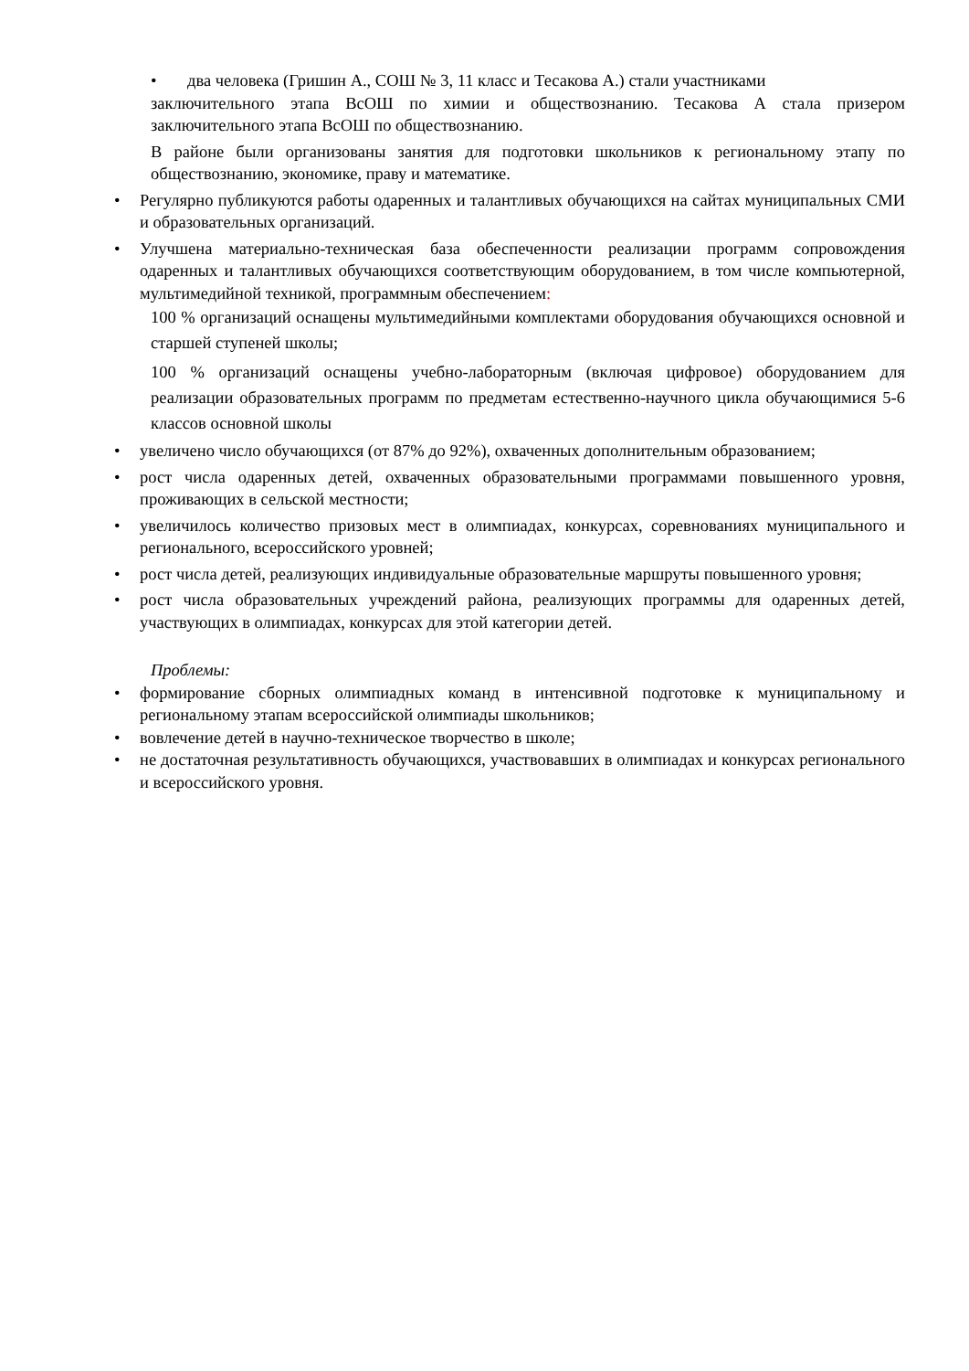• два человека (Гришин А., СОШ № 3, 11 класс и Тесакова А.) стали участниками
заключительного этапа ВсОШ по химии и обществознанию. Тесакова А стала призером заключительного этапа ВсОШ по обществознанию.
В районе были организованы занятия для подготовки школьников к региональному этапу по обществознанию, экономике, праву и математике.
• Регулярно публикуются работы одаренных и талантливых обучающихся на сайтах муниципальных СМИ и образовательных организаций.
• Улучшена материально-техническая база обеспеченности реализации программ сопровождения одаренных и талантливых обучающихся соответствующим оборудованием, в том числе компьютерной, мультимедийной техникой, программным обеспечением:
100 % организаций оснащены мультимедийными комплектами оборудования обучающихся основной и старшей ступеней школы;
100 % организаций оснащены учебно-лабораторным (включая цифровое) оборудованием для реализации образовательных программ по предметам естественно-научного цикла обучающимися 5-6 классов основной школы
• увеличено число обучающихся (от 87% до 92%), охваченных дополнительным образованием;
• рост числа одаренных детей, охваченных образовательными программами повышенного уровня, проживающих в сельской местности;
• увеличилось количество призовых мест в олимпиадах, конкурсах, соревнованиях муниципального и регионального, всероссийского уровней;
• рост числа детей, реализующих индивидуальные образовательные маршруты повышенного уровня;
• рост числа образовательных учреждений района, реализующих программы для одаренных детей, участвующих в олимпиадах, конкурсах для этой категории детей.
Проблемы:
• формирование сборных олимпиадных команд в интенсивной подготовке к муниципальному и региональному этапам всероссийской олимпиады школьников;
• вовлечение детей в научно-техническое творчество в школе;
• не достаточная результативность обучающихся, участвовавших в олимпиадах и конкурсах регионального и всероссийского уровня.